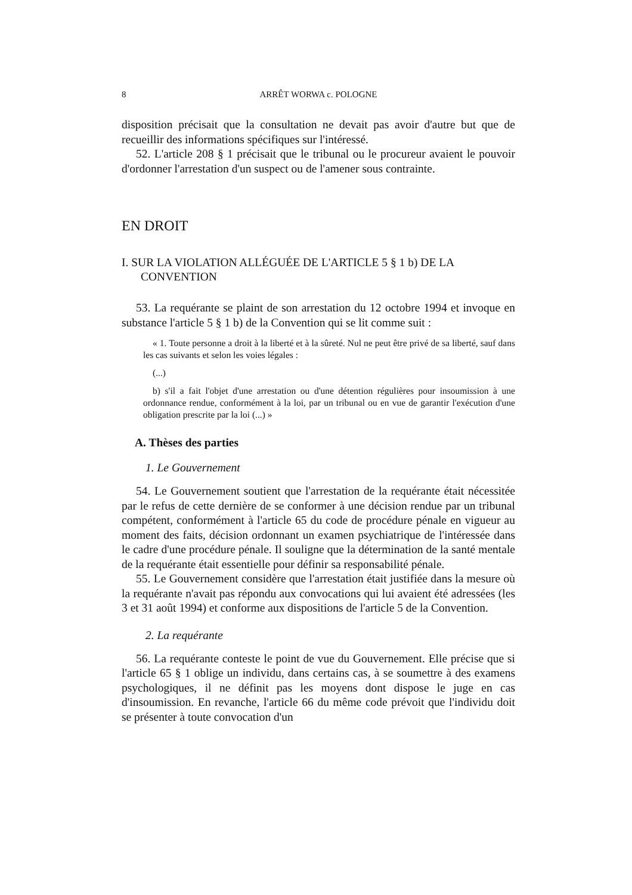8 ARRÊT WORWA c. POLOGNE
disposition précisait que la consultation ne devait pas avoir d'autre but que de recueillir des informations spécifiques sur l'intéressé.
52. L'article 208 § 1 précisait que le tribunal ou le procureur avaient le pouvoir d'ordonner l'arrestation d'un suspect ou de l'amener sous contrainte.
EN DROIT
I. SUR LA VIOLATION ALLÉGUÉE DE L'ARTICLE 5 § 1 b) DE LA CONVENTION
53. La requérante se plaint de son arrestation du 12 octobre 1994 et invoque en substance l'article 5 § 1 b) de la Convention qui se lit comme suit :
« 1. Toute personne a droit à la liberté et à la sûreté. Nul ne peut être privé de sa liberté, sauf dans les cas suivants et selon les voies légales :
(...)
b) s'il a fait l'objet d'une arrestation ou d'une détention régulières pour insoumission à une ordonnance rendue, conformément à la loi, par un tribunal ou en vue de garantir l'exécution d'une obligation prescrite par la loi (...) »
A. Thèses des parties
1. Le Gouvernement
54. Le Gouvernement soutient que l'arrestation de la requérante était nécessitée par le refus de cette dernière de se conformer à une décision rendue par un tribunal compétent, conformément à l'article 65 du code de procédure pénale en vigueur au moment des faits, décision ordonnant un examen psychiatrique de l'intéressée dans le cadre d'une procédure pénale. Il souligne que la détermination de la santé mentale de la requérante était essentielle pour définir sa responsabilité pénale.
55. Le Gouvernement considère que l'arrestation était justifiée dans la mesure où la requérante n'avait pas répondu aux convocations qui lui avaient été adressées (les 3 et 31 août 1994) et conforme aux dispositions de l'article 5 de la Convention.
2. La requérante
56. La requérante conteste le point de vue du Gouvernement. Elle précise que si l'article 65 § 1 oblige un individu, dans certains cas, à se soumettre à des examens psychologiques, il ne définit pas les moyens dont dispose le juge en cas d'insoumission. En revanche, l'article 66 du même code prévoit que l'individu doit se présenter à toute convocation d'un